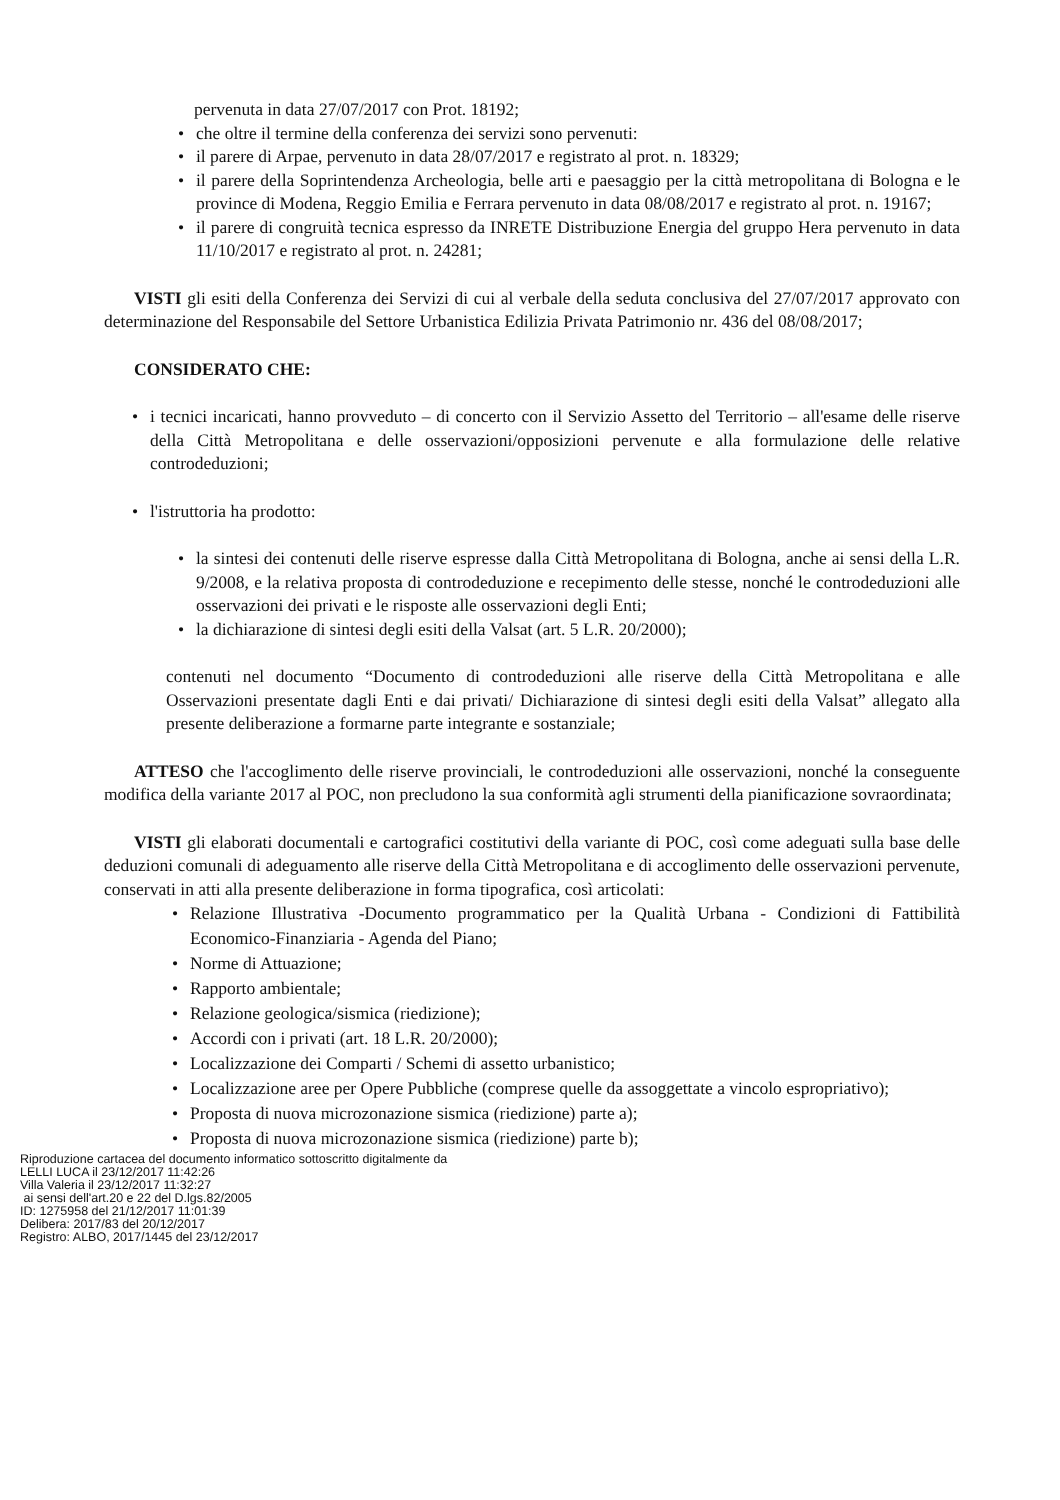pervenuta in data 27/07/2017 con Prot. 18192;
• che oltre il termine della conferenza dei servizi sono pervenuti:
• il parere di Arpae, pervenuto in data 28/07/2017 e registrato al prot. n. 18329;
• il parere della Soprintendenza Archeologia, belle arti e paesaggio per la città metropolitana di Bologna e le province di Modena, Reggio Emilia e Ferrara pervenuto in data 08/08/2017 e registrato al prot. n. 19167;
• il parere di congruità tecnica espresso da INRETE Distribuzione Energia del gruppo Hera pervenuto in data 11/10/2017 e registrato al prot. n. 24281;
VISTI gli esiti della Conferenza dei Servizi di cui al verbale della seduta conclusiva del 27/07/2017 approvato con determinazione del Responsabile del Settore Urbanistica Edilizia Privata Patrimonio nr. 436 del 08/08/2017;
CONSIDERATO CHE:
• i tecnici incaricati, hanno provveduto – di concerto con il Servizio Assetto del Territorio – all'esame delle riserve della Città Metropolitana e delle osservazioni/opposizioni pervenute e alla formulazione delle relative controdeduzioni;
• l'istruttoria ha prodotto:
• la sintesi dei contenuti delle riserve espresse dalla Città Metropolitana di Bologna, anche ai sensi della L.R. 9/2008, e la relativa proposta di controdeduzione e recepimento delle stesse, nonché le controdeduzioni alle osservazioni dei privati e le risposte alle osservazioni degli Enti;
• la dichiarazione di sintesi degli esiti della Valsat (art. 5 L.R. 20/2000);
contenuti nel documento “Documento di controdeduzioni alle riserve della Città Metropolitana e alle Osservazioni presentate dagli Enti e dai privati/ Dichiarazione di sintesi degli esiti della Valsat” allegato alla presente deliberazione a formarne parte integrante e sostanziale;
ATTESO che l'accoglimento delle riserve provinciali, le controdeduzioni alle osservazioni, nonché la conseguente modifica della variante 2017 al POC, non precludono la sua conformità agli strumenti della pianificazione sovraordinata;
VISTI gli elaborati documentali e cartografici costitutivi della variante di POC, così come adeguati sulla base delle deduzioni comunali di adeguamento alle riserve della Città Metropolitana e di accoglimento delle osservazioni pervenute, conservati in atti alla presente deliberazione in forma tipografica, così articolati:
• Relazione Illustrativa -Documento programmatico per la Qualità Urbana - Condizioni di Fattibilità Economico-Finanziaria - Agenda del Piano;
• Norme di Attuazione;
• Rapporto ambientale;
• Relazione geologica/sismica (riedizione);
• Accordi con i privati (art. 18 L.R. 20/2000);
• Localizzazione dei Comparti / Schemi di assetto urbanistico;
• Localizzazione aree per Opere Pubbliche (comprese quelle da assoggettate a vincolo espropriativo);
• Proposta di nuova microzonazione sismica (riedizione) parte a);
• Proposta di nuova microzonazione sismica (riedizione) parte b);
Riproduzione cartacea del documento informatico sottoscritto digitalmente da
LELLI LUCA il 23/12/2017 11:42:26
Villa Valeria il 23/12/2017 11:32:27
ai sensi dell'art.20 e 22 del D.lgs.82/2005
ID: 1275958 del 21/12/2017 11:01:39
Delibera: 2017/83 del 20/12/2017
Registro: ALBO, 2017/1445 del 23/12/2017